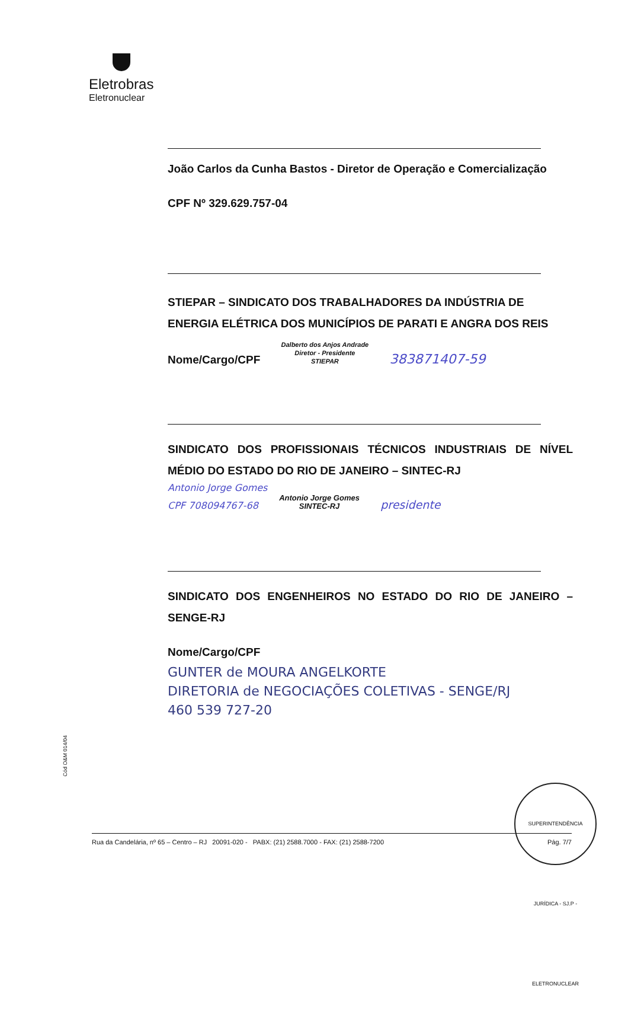Eletrobras
Eletronuclear
João Carlos da Cunha Bastos - Diretor de Operação e Comercialização
CPF Nº 329.629.757-04
STIEPAR – SINDICATO DOS TRABALHADORES DA INDÚSTRIA DE ENERGIA ELÉTRICA DOS MUNICÍPIOS DE PARATI E ANGRA DOS REIS
Nome/Cargo/CPF Dalberto dos Anjos Andrade
Diretor - Presidente
STIEPAR 383871407-59
SINDICATO DOS PROFISSIONAIS TÉCNICOS INDUSTRIAIS DE NÍVEL MÉDIO DO ESTADO DO RIO DE JANEIRO – SINTEC-RJ
Antonio Jorge Gomes
CPF 708094767-68 Antonio Jorge Gomes
SINTEC-RJ presidente
SINDICATO DOS ENGENHEIROS NO ESTADO DO RIO DE JANEIRO – SENGE-RJ
Nome/Cargo/CPF
GUNTER de MOURA ANGELKORTE
DIRETORIA de NEGOCIAÇÕES COLETIVAS - SENGE/RJ
460 539 727-20
Cód O&M 014/04
Rua da Candelária, nº 65 – Centro – RJ 20091-020 - PABX: (21) 2588.7000 - FAX: (21) 2588-7200 Pág. 7/7
SUPERINTENDÊNCIA JURÍDICA - SJ.P - ELETRONUCLEAR